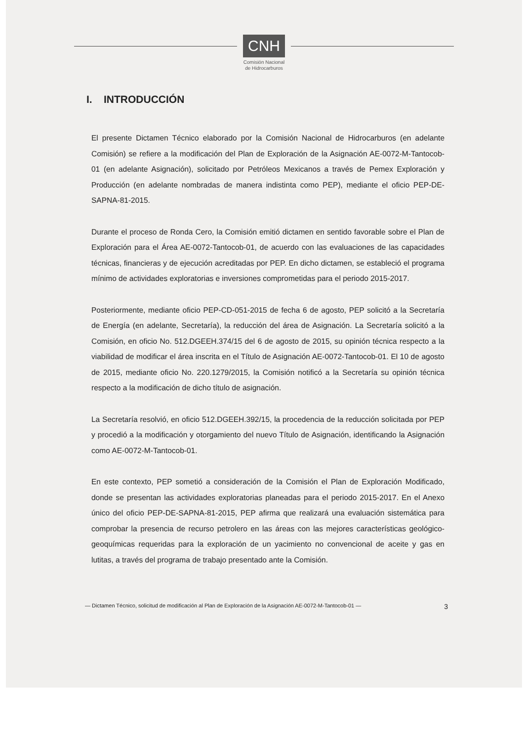CNH
Comisión Nacional
de Hidrocarburos
I. INTRODUCCIÓN
El presente Dictamen Técnico elaborado por la Comisión Nacional de Hidrocarburos (en adelante Comisión) se refiere a la modificación del Plan de Exploración de la Asignación AE-0072-M-Tantocob-01 (en adelante Asignación), solicitado por Petróleos Mexicanos a través de Pemex Exploración y Producción (en adelante nombradas de manera indistinta como PEP), mediante el oficio PEP-DE-SAPNA-81-2015.
Durante el proceso de Ronda Cero, la Comisión emitió dictamen en sentido favorable sobre el Plan de Exploración para el Área AE-0072-Tantocob-01, de acuerdo con las evaluaciones de las capacidades técnicas, financieras y de ejecución acreditadas por PEP. En dicho dictamen, se estableció el programa mínimo de actividades exploratorias e inversiones comprometidas para el periodo 2015-2017.
Posteriormente, mediante oficio PEP-CD-051-2015 de fecha 6 de agosto, PEP solicitó a la Secretaría de Energía (en adelante, Secretaría), la reducción del área de Asignación. La Secretaría solicitó a la Comisión, en oficio No. 512.DGEEH.374/15 del 6 de agosto de 2015, su opinión técnica respecto a la viabilidad de modificar el área inscrita en el Título de Asignación AE-0072-Tantocob-01. El 10 de agosto de 2015, mediante oficio No. 220.1279/2015, la Comisión notificó a la Secretaría su opinión técnica respecto a la modificación de dicho título de asignación.
La Secretaría resolvió, en oficio 512.DGEEH.392/15, la procedencia de la reducción solicitada por PEP y procedió a la modificación y otorgamiento del nuevo Título de Asignación, identificando la Asignación como AE-0072-M-Tantocob-01.
En este contexto, PEP sometió a consideración de la Comisión el Plan de Exploración Modificado, donde se presentan las actividades exploratorias planeadas para el periodo 2015-2017. En el Anexo único del oficio PEP-DE-SAPNA-81-2015, PEP afirma que realizará una evaluación sistemática para comprobar la presencia de recurso petrolero en las áreas con las mejores características geológico-geoquímicas requeridas para la exploración de un yacimiento no convencional de aceite y gas en lutitas, a través del programa de trabajo presentado ante la Comisión.
— Dictamen Técnico, solicitud de modificación al Plan de Exploración de la Asignación AE-0072-M-Tantocob-01 — 3